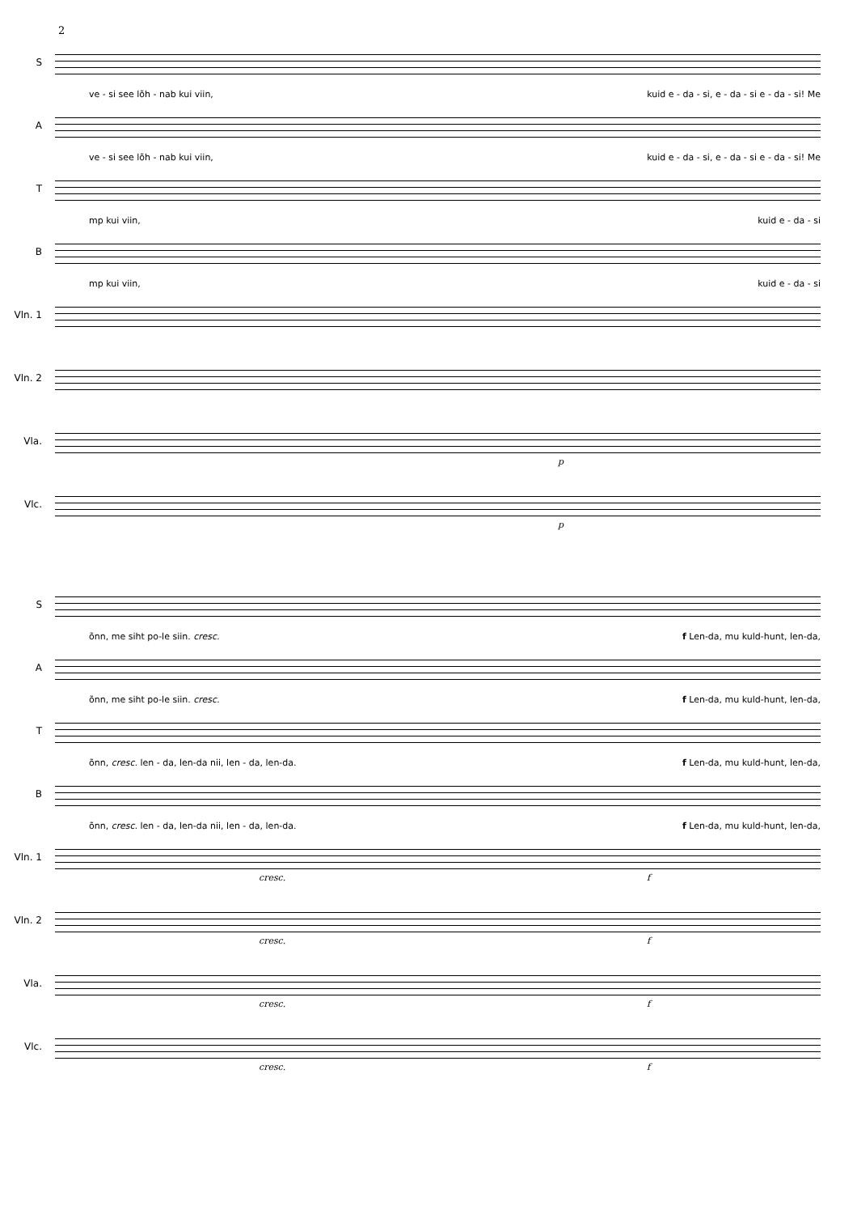2
S
ve - si see lõh - nab kui viin, kuid e - da - si, e - da - si e - da - si! Me
A
ve - si see lõh - nab kui viin, kuid e - da - si, e - da - si e - da - si! Me
T
mp kui viin, kuid e - da - si
B
mp kui viin, kuid e - da - si
Vln. 1
Vln. 2
Vla.
p
Vlc.
p
S
õnn, me siht po-le siin. cresc. f Len-da, mu kuld-hunt, len-da,
A
õnn, me siht po-le siin. cresc. f Len-da, mu kuld-hunt, len-da,
T
õnn, cresc. len - da, len-da nii, len - da, len-da. f Len-da, mu kuld-hunt, len-da,
B
õnn, cresc. len - da, len-da nii, len - da, len-da. f Len-da, mu kuld-hunt, len-da,
Vln. 1
cresc. f
Vln. 2
cresc. f
Vla.
cresc. f
Vlc.
cresc. f